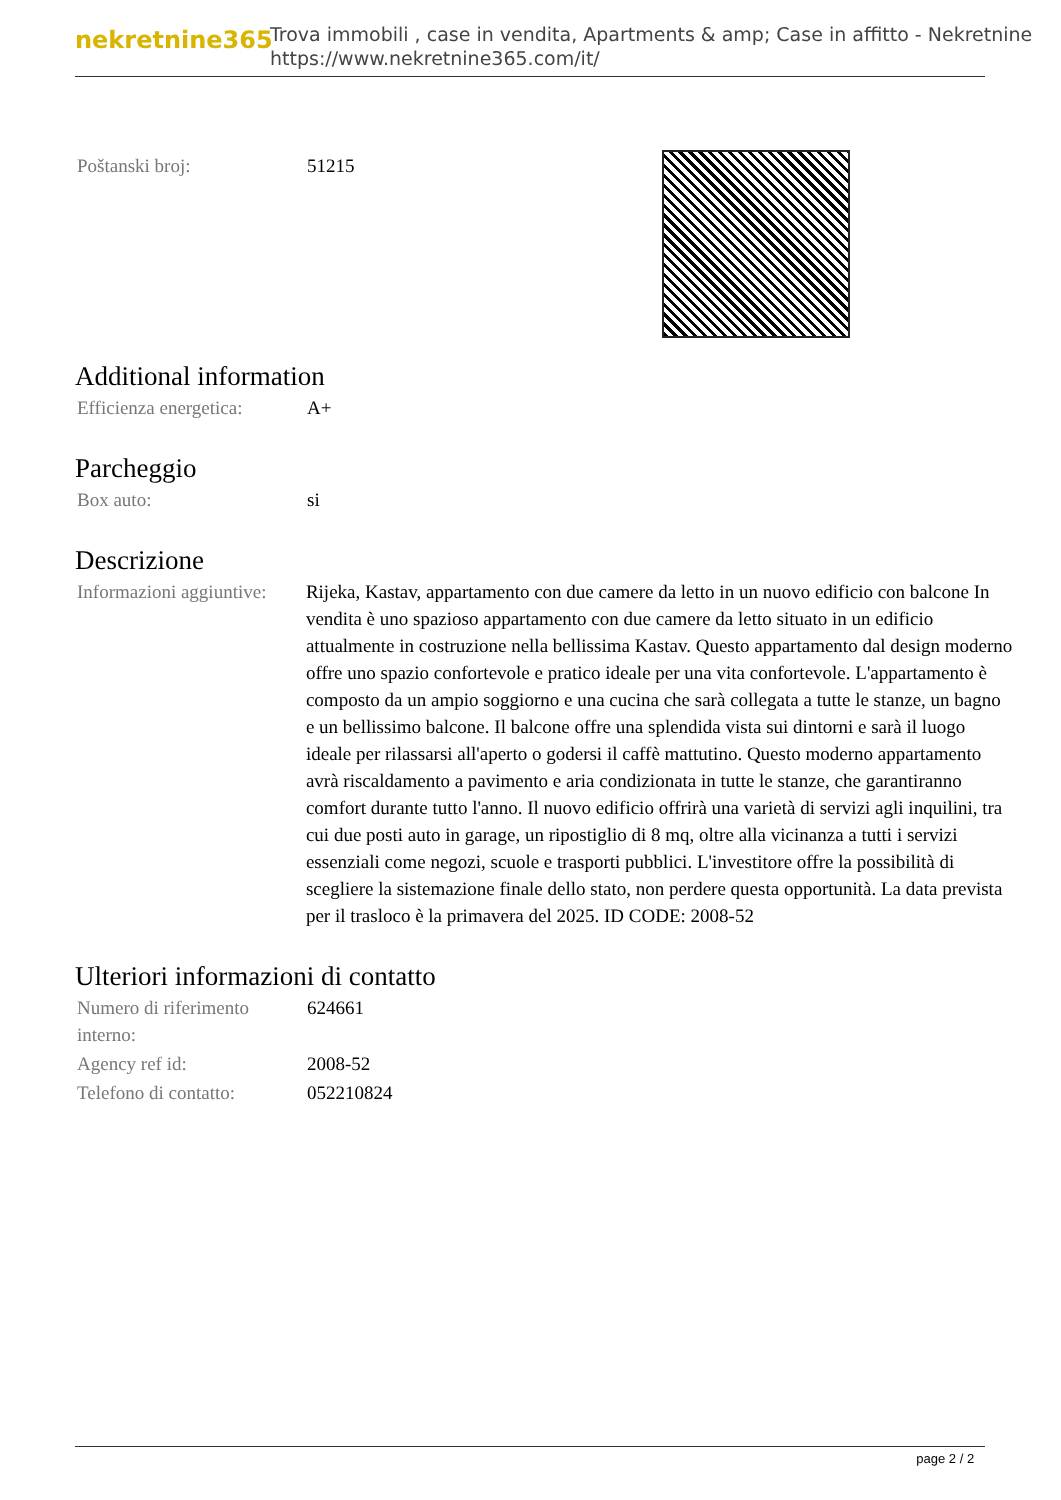nekretnine365
Trova immobili , case in vendita, Apartments & amp; Case in affitto - Nekretnine
https://www.nekretnine365.com/it/
| Poštanski broj: | 51215 |
Additional information
| Efficienza energetica: | A+ |
Parcheggio
| Box auto: | si |
Descrizione
| Informazioni aggiuntive: | Rijeka, Kastav, appartamento con due camere da letto in un nuovo edificio con balcone In vendita è uno spazioso appartamento con due camere da letto situato in un edificio attualmente in costruzione nella bellissima Kastav. Questo appartamento dal design moderno offre uno spazio confortevole e pratico ideale per una vita confortevole. L'appartamento è composto da un ampio soggiorno e una cucina che sarà collegata a tutte le stanze, un bagno e un bellissimo balcone. Il balcone offre una splendida vista sui dintorni e sarà il luogo ideale per rilassarsi all'aperto o godersi il caffè mattutino. Questo moderno appartamento avrà riscaldamento a pavimento e aria condizionata in tutte le stanze, che garantiranno comfort durante tutto l'anno. Il nuovo edificio offrirà una varietà di servizi agli inquilini, tra cui due posti auto in garage, un ripostiglio di 8 mq, oltre alla vicinanza a tutti i servizi essenziali come negozi, scuole e trasporti pubblici. L'investitore offre la possibilità di scegliere la sistemazione finale dello stato, non perdere questa opportunità. La data prevista per il trasloco è la primavera del 2025. ID CODE: 2008-52 |
Ulteriori informazioni di contatto
| Numero di riferimento interno: | 624661 |
| Agency ref id: | 2008-52 |
| Telefono di contatto: | 052210824 |
page 2 / 2